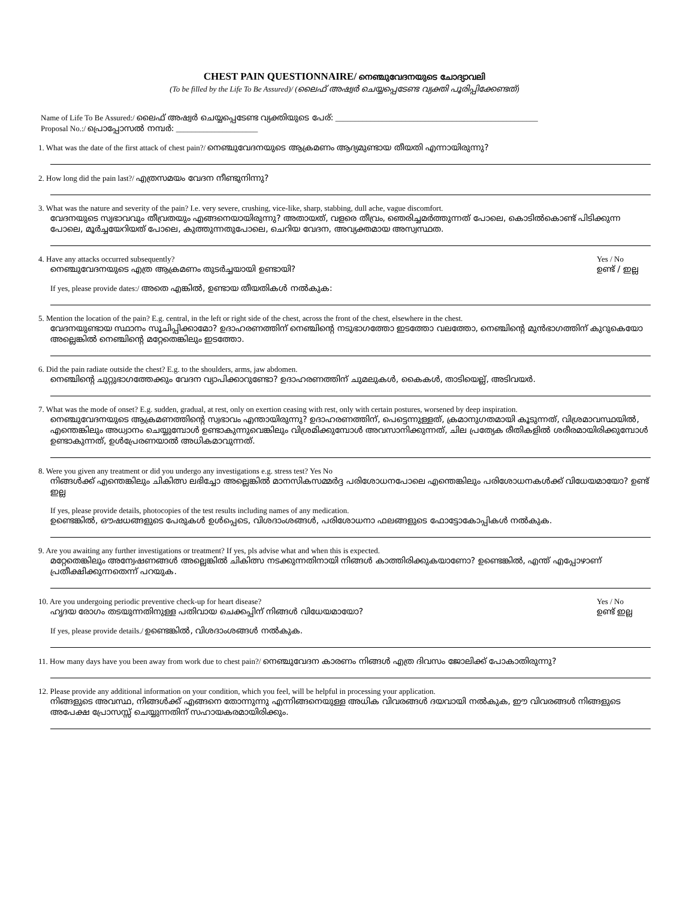CHEST PAIN QUESTIONNAIRE/ നെഞ്ചുവേദനയുടെ ചോദ്യാവലി
(To be filled by the Life To Be Assured)/ (ലൈഫ് അഷ്വർ ചെയ്യപ്പെടേണ്ട വ്യക്തി പൂരിപ്പിക്കേണ്ടത്)
Name of Life To Be Assured:/ ലൈഫ് അഷ്വർ ചെയ്യപ്പെടേണ്ട വ്യക്തിയുടെ പേര്: ____________________________________________________
Proposal No.:/ പ്രൊപ്പോസൽ നമ്പർ: _____________________
1. What was the date of the first attack of chest pain?/ നെഞ്ചുവേദനയുടെ ആക്രമണം ആദ്യമുണ്ടായ തീയതി എന്നായിരുന്നു?
2. How long did the pain last?/ എത്രസമയം വേദന നീണ്ടുനിന്നു?
3. What was the nature and severity of the pain? I.e. very severe, crushing, vice-like, sharp, stabbing, dull ache, vague discomfort.
വേദനയുടെ സ്വഭാവവും തീവ്രതയും എങ്ങനെയായിരുന്നു? അതായത്, വളരെ തീവ്രം, ഞെരിച്ചമർത്തുന്നത് പോലെ, കൊടിൽകൊണ്ട് പിടിക്കുന്ന പോലെ, മൂർച്ചയേറിയത് പോലെ, കുത്തുന്നതുപോലെ, ചെറിയ വേദന, അവ്യക്തമായ അസ്വസ്ഥത.
4. Have any attacks occurred subsequently?
നെഞ്ചുവേദനയുടെ എത്ര ആക്രമണം തുടർച്ചയായി ഉണ്ടായി?
Yes / No
ഉണ്ട് / ഇല്ല
If yes, please provide dates:/ അതെ എങ്കിൽ, ഉണ്ടായ തീയതികൾ നൽകുക:
5. Mention the location of the pain? E.g. central, in the left or right side of the chest, across the front of the chest, elsewhere in the chest.
വേദനയുണ്ടായ സ്ഥാനം സൂചിപ്പിക്കാമോ? ഉദാഹരണത്തിന് നെഞ്ചിന്റെ നടുഭാഗത്തോ ഇടത്തോ വലത്തോ, നെഞ്ചിന്റെ മുൻഭാഗത്തിന് കുറുകെയോ അല്ലെങ്കിൽ നെഞ്ചിന്റെ മറ്റേതെങ്കിലും ഇടത്തോ.
6. Did the pain radiate outside the chest? E.g. to the shoulders, arms, jaw abdomen.
നെഞ്ചിന്റെ ചുറ്റുഭാഗത്തേക്കും വേദന വ്യാപിക്കാറുണ്ടോ? ഉദാഹരണത്തിന് ചുമലുകൾ, കൈകൾ, താടിയെല്ല്, അടിവയർ.
7. What was the mode of onset? E.g. sudden, gradual, at rest, only on exertion ceasing with rest, only with certain postures, worsened by deep inspiration.
നെഞ്ചുവേദനയുടെ ആക്രമണത്തിന്റെ സ്വഭാവം എന്തായിരുന്നു? ഉദാഹരണത്തിന്, പെട്ടെന്നുള്ളത്, ക്രമാനുഗതമായി കൂടുന്നത്, വിശ്രമാവസ്ഥയിൽ, എന്തെങ്കിലും അധ്വാനം ചെയ്യുമ്പോൾ ഉണ്ടാകുന്നുവെങ്കിലും വിശ്രമിക്കുമ്പോൾ അവസാനിക്കുന്നത്, ചില പ്രത്യേക രീതികളിൽ ശരീരമായിരിക്കുമ്പോൾ ഉണ്ടാകുന്നത്, ഉൾപ്രേരണയാൽ അധികമാവുന്നത്.
8. Were you given any treatment or did you undergo any investigations e.g. stress test? Yes No
നിങ്ങൾക്ക് എന്തെങ്കിലും ചികിത്സ ലഭിച്ചോ അല്ലെങ്കിൽ മാനസികസമ്മർദ്ദ പരിശോധനപോലെ എന്തെങ്കിലും പരിശോധനകൾക്ക് വിധേയമായോ? ഉണ്ട് ഇല്ല
If yes, please provide details, photocopies of the test results including names of any medication.
ഉണ്ടെങ്കിൽ, ഔഷധങ്ങളുടെ പേരുകൾ ഉൾപ്പെടെ, വിശദാംശങ്ങൾ, പരിശോധനാ ഫലങ്ങളുടെ ഫോട്ടോകോപ്പികൾ നൽകുക.
9. Are you awaiting any further investigations or treatment? If yes, pls advise what and when this is expected.
മറ്റേതെങ്കിലും അന്വേഷണങ്ങൾ അല്ലെങ്കിൽ ചികിത്സ നടക്കുന്നതിനായി നിങ്ങൾ കാത്തിരിക്കുകയാണോ? ഉണ്ടെങ്കിൽ, എന്ത് എപ്പോഴാണ് പ്രതീക്ഷിക്കുന്നതെന്ന് പറയുക.
10. Are you undergoing periodic preventive check-up for heart disease?
ഹൃദയ രോഗം തടയുന്നതിനുള്ള പതിവായ ചെക്കപ്പിന് നിങ്ങൾ വിധേയമായോ?
Yes / No
ഉണ്ട് ഇല്ല
If yes, please provide details./ ഉണ്ടെങ്കിൽ, വിശദാംശങ്ങൾ നൽകുക.
11. How many days have you been away from work due to chest pain?/ നെഞ്ചുവേദന കാരണം നിങ്ങൾ എത്ര ദിവസം ജോലിക്ക് പോകാതിരുന്നു?
12. Please provide any additional information on your condition, which you feel, will be helpful in processing your application.
നിങ്ങളുടെ അവസ്ഥ, നിങ്ങൾക്ക് എങ്ങനെ തോന്നുന്നു എന്നിങ്ങനെയുള്ള അധിക വിവരങ്ങൾ ദയവായി നൽകുക, ഈ വിവരങ്ങൾ നിങ്ങളുടെ അപേക്ഷ പ്രോസസ്സ് ചെയ്യുന്നതിന് സഹായകരമായിരിക്കും.